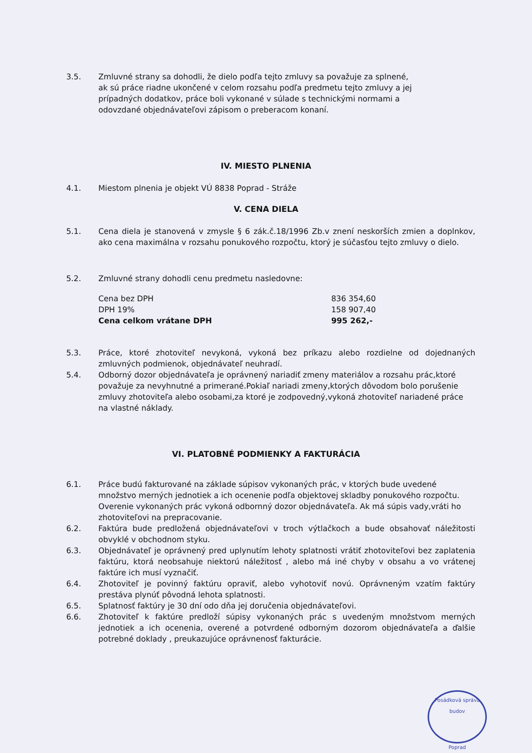3.5. Zmluvné strany sa dohodli, že dielo podľa tejto zmluvy sa považuje za splnené, ak sú práce riadne ukončené v celom rozsahu podľa predmetu tejto zmluvy a jej prípadných dodatkov, práce boli vykonané v súlade s technickými normami a odovzdané objednávateľovi zápisom o preberacom konaní.
IV. MIESTO PLNENIA
4.1. Miestom plnenia je objekt VÚ 8838 Poprad - Stráže
V. CENA DIELA
5.1. Cena diela je stanovená v zmysle § 6 zák.č.18/1996 Zb.v znení neskorších zmien a doplnkov, ako cena maximálna v rozsahu ponukového rozpočtu, ktorý je súčasťou tejto zmluvy o dielo.
5.2. Zmluvné strany dohodli cenu predmetu nasledovne:
| Cena bez DPH | 836 354,60 |
| DPH 19% | 158 907,40 |
| Cena celkom vrátane DPH | 995 262,- |
5.3. Práce, ktoré zhotoviteľ nevykoná, vykoná bez príkazu alebo rozdielne od dojednaných zmluvných podmienok, objednávateľ neuhradí.
5.4. Odborný dozor objednávateľa je oprávnený nariadiť zmeny materiálov a rozsahu prác,ktoré považuje za nevyhnutné a primerané.Pokiaľ nariadi zmeny,ktorých dôvodom bolo porušenie zmluvy zhotoviteľa alebo osobami,za ktoré je zodpovedný,vykoná zhotoviteľ nariadené práce na vlastné náklady.
VI. PLATOBNÉ PODMIENKY A FAKTURÁCIA
6.1. Práce budú fakturované na základe súpisov vykonaných prác, v ktorých bude uvedené množstvo merných jednotiek a ich ocenenie podľa objektovej skladby ponukového rozpočtu. Overenie vykonaných prác vykoná odbornný dozor objednávateľa. Ak má súpis vady,vráti ho zhotoviteľovi na prepracovanie.
6.2. Faktúra bude predložená objednávateľovi v troch výtlačkoch a bude obsahovať náležitosti obvyklé v obchodnom styku.
6.3. Objednávateľ je oprávnený pred uplynutím lehoty splatnosti vrátiť zhotoviteľovi bez zaplatenia faktúru, ktorá neobsahuje niektorú náležitosť , alebo má iné chyby v obsahu a vo vrátenej faktúre ich musí vyznačiť.
6.4. Zhotoviteľ je povinný faktúru opraviť, alebo vyhotoviť novú. Oprávneným vzatím faktúry prestáva plynúť pôvodná lehota splatnosti.
6.5. Splatnosť faktúry je 30 dní odo dňa jej doručenia objednávateľovi.
6.6. Zhotoviteľ k faktúre predloží súpisy vykonaných prác s uvedeným množstvom merných jednotiek a ich ocenenia, overené a potvrdené odborným dozorom objednávateľa a ďalšie potrebné doklady , preukazujúce oprávnenosť fakturácie.
Posádková správa budov
Poprad